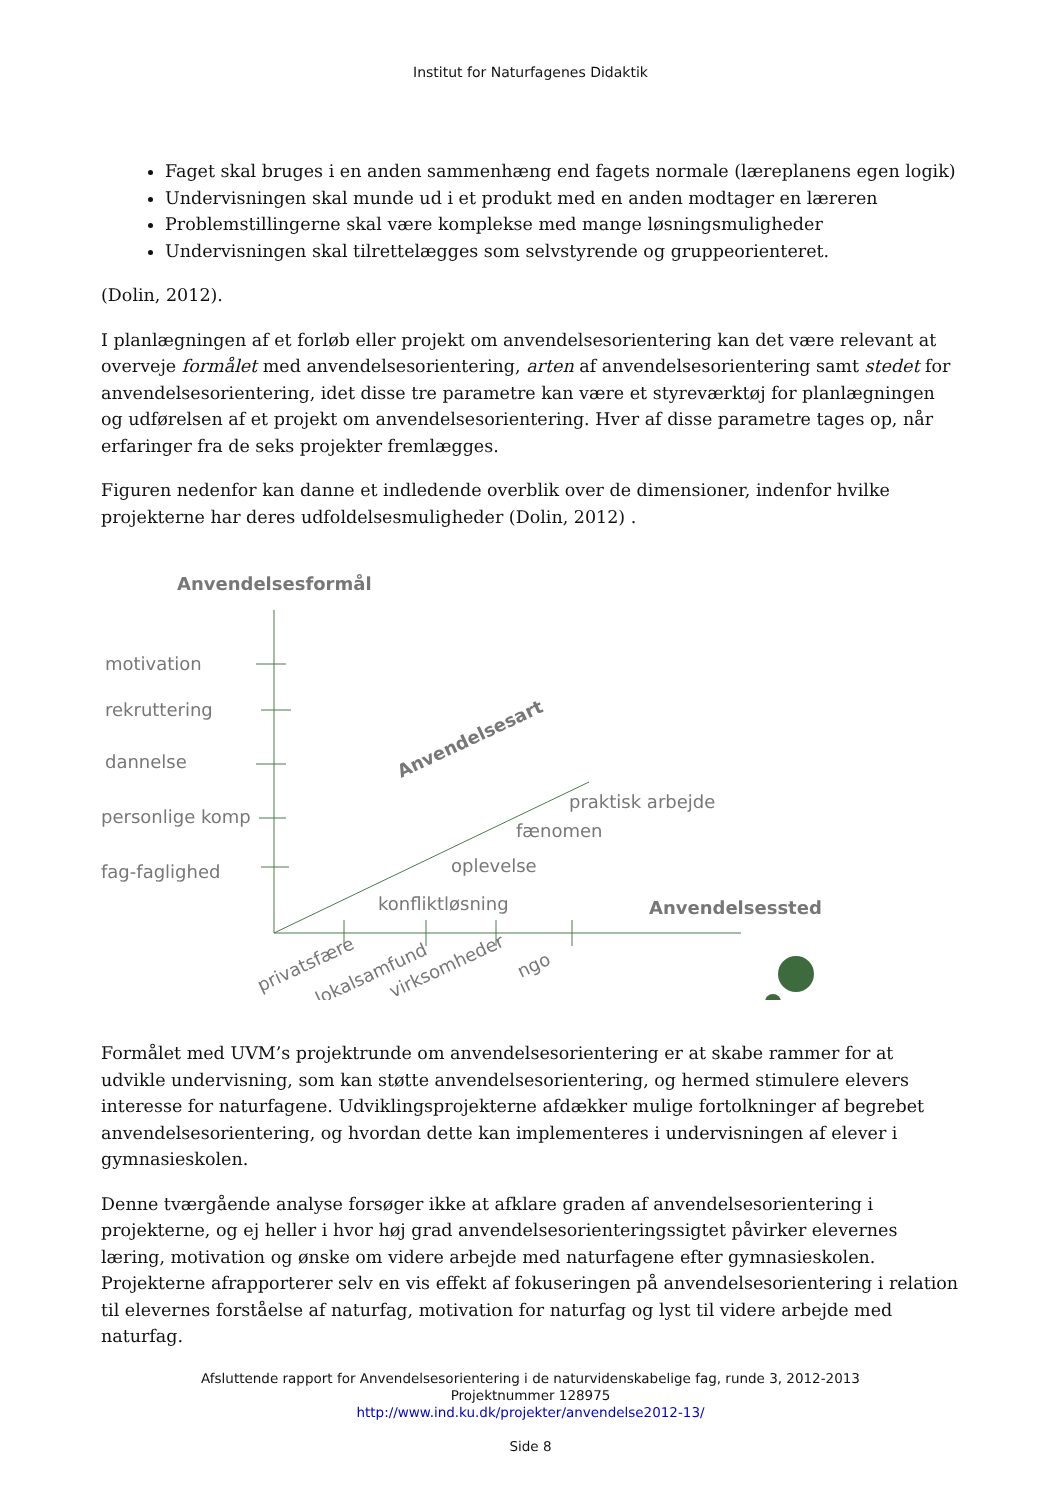Institut for Naturfagenes Didaktik
Faget skal bruges i en anden sammenhæng end fagets normale (læreplanens egen logik)
Undervisningen skal munde ud i et produkt med en anden modtager en læreren
Problemstillingerne skal være komplekse med mange løsningsmuligheder
Undervisningen skal tilrettelægges som selvstyrende og gruppeorienteret.
(Dolin, 2012).
I planlægningen af et forløb eller projekt om anvendelsesorientering kan det være relevant at overveje formålet med anvendelsesorientering, arten af anvendelsesorientering samt stedet for anvendelsesorientering, idet disse tre parametre kan være et styreværktøj for planlægningen og udførelsen af et projekt om anvendelsesorientering. Hver af disse parametre tages op, når erfaringer fra de seks projekter fremlægges.
Figuren nedenfor kan danne et indledende overblik over de dimensioner, indenfor hvilke projekterne har deres udfoldelsesmuligheder (Dolin, 2012) .
Anvendelsesformål
motivation
rekruttering
dannelse
personlige komp
fag-faglighed
Anvendelsesart
praktisk arbejde
fænomen
oplevelse
konfliktløsning
Anvendelsessted
privatsfære
lokalsamfund
virksomheder
ngo
Formålet med UVM’s projektrunde om anvendelsesorientering er at skabe rammer for at udvikle undervisning, som kan støtte anvendelsesorientering, og hermed stimulere elevers interesse for naturfagene. Udviklingsprojekterne afdækker mulige fortolkninger af begrebet anvendelsesorientering, og hvordan dette kan implementeres i undervisningen af elever i gymnasieskolen.
Denne tværgående analyse forsøger ikke at afklare graden af anvendelsesorientering i projekterne, og ej heller i hvor høj grad anvendelsesorienteringssigtet påvirker elevernes læring, motivation og ønske om videre arbejde med naturfagene efter gymnasieskolen. Projekterne afrapporterer selv en vis effekt af fokuseringen på anvendelsesorientering i relation til elevernes forståelse af naturfag, motivation for naturfag og lyst til videre arbejde med naturfag.
Afsluttende rapport for Anvendelsesorientering i de naturvidenskabelige fag, runde 3, 2012-2013
Projektnummer 128975
http://www.ind.ku.dk/projekter/anvendelse2012-13/
Side 8